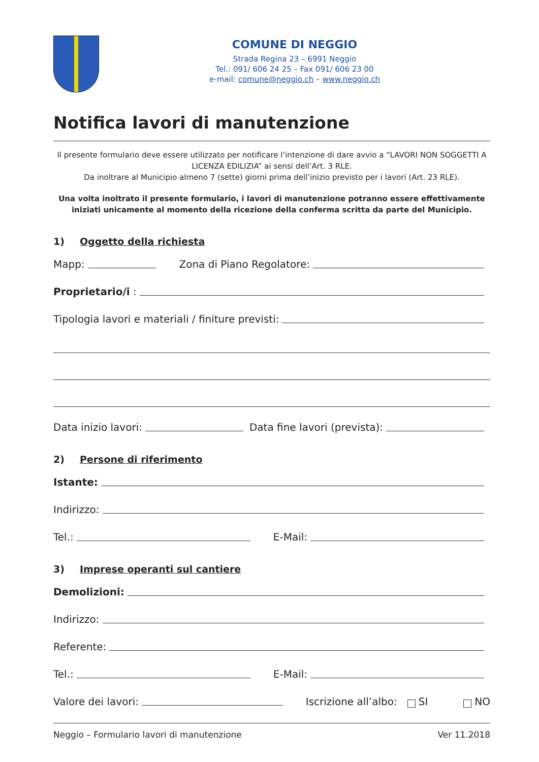COMUNE DI NEGGIO
Strada Regina 23 – 6991 Neggio
Tel.: 091/ 606 24 25 – Fax 091/ 606 23 00
e-mail: comune@neggio.ch – www.neggio.ch
Notifica lavori di manutenzione
Il presente formulario deve essere utilizzato per notificare l’intenzione di dare avvio a “LAVORI NON SOGGETTI A LICENZA EDILIZIA” ai sensi dell’Art. 3 RLE.
Da inoltrare al Municipio almeno 7 (sette) giorni prima dell’inizio previsto per i lavori (Art. 23 RLE).
Una volta inoltrato il presente formulario, i lavori di manutenzione potranno essere effettivamente iniziati unicamente al momento della ricezione della conferma scritta da parte del Municipio.
1) Oggetto della richiesta
Mapp: Zona di Piano Regolatore:
Proprietario/i :
Tipologia lavori e materiali / finiture previsti:
Data inizio lavori: Data fine lavori (prevista):
2) Persone di riferimento
Istante:
Indirizzo:
Tel.: E-Mail:
3) Imprese operanti sul cantiere
Demolizioni:
Indirizzo:
Referente:
Tel.: E-Mail:
Valore dei lavori: Iscrizione all’albo: SI NO
Neggio – Formulario lavori di manutenzione Ver 11.2018